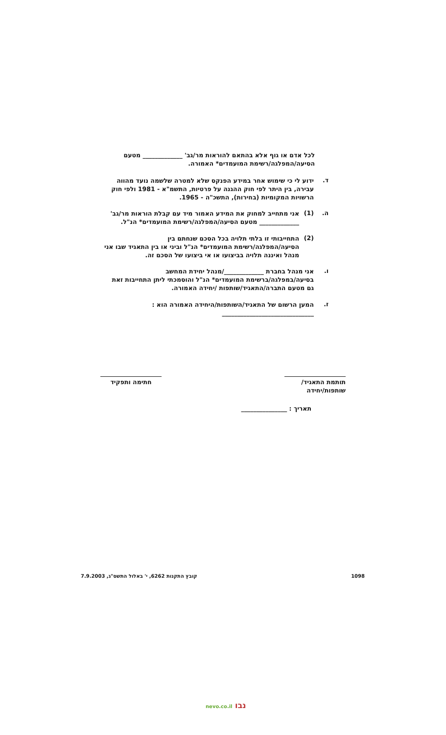לכל אדם או גוף אלא בהתאם להוראות מר/גב' _____________ מטעם הסיעה/המפלגה/רשימת המועמדים* האמורה.
ד.
ידוע לי כי שימוש אחר במידע הפנקס שלא למטרה שלשמה נועד מהווה עבירה, בין היתר לפי חוק ההגנה על פרטיות, התשמ"א - 1981 ולפי חוק הרשויות המקומיות (בחירות), התשכ"ה - 1965.
ה. (1)
אני מתחייב למחוק את המידע האמור מיד עם קבלת הוראות מר/גב' _____________ מטעם הסיעה/המפלגה/רשימת המועמדים* הנ"ל.
(2)
התחייבותי זו בלתי תלויה בכל הסכם שנחתם בין הסיעה/המפלגה/רשימת המועמדים* הנ"ל וביני או בין התאגיד שבו אני מנהל ואיננה תלויה בביצועו או אי ביצועו של הסכם זה.
ו.
אני מנהל בחברת _____________/מנהל יחידת המחשב בסיעה/במפלגה/ברשימת המועמדים* הנ"ל והוסמכתי ליתן התחייבות זאת גם מטעם התברה/התאגיד/שותפות /יחידה האמורה.
ז.
המען הרשום של התאגיד/השותפות/היחידה האמורה הוא :
______________________________
תותמת התאגיד/
שותפות/יחידה
חתימה ותפקיד
תאריך : _______________
1098 קובץ התקנות 6262, י' באלול התשס"ג, 7.9.2003
נבו nevo.co.il